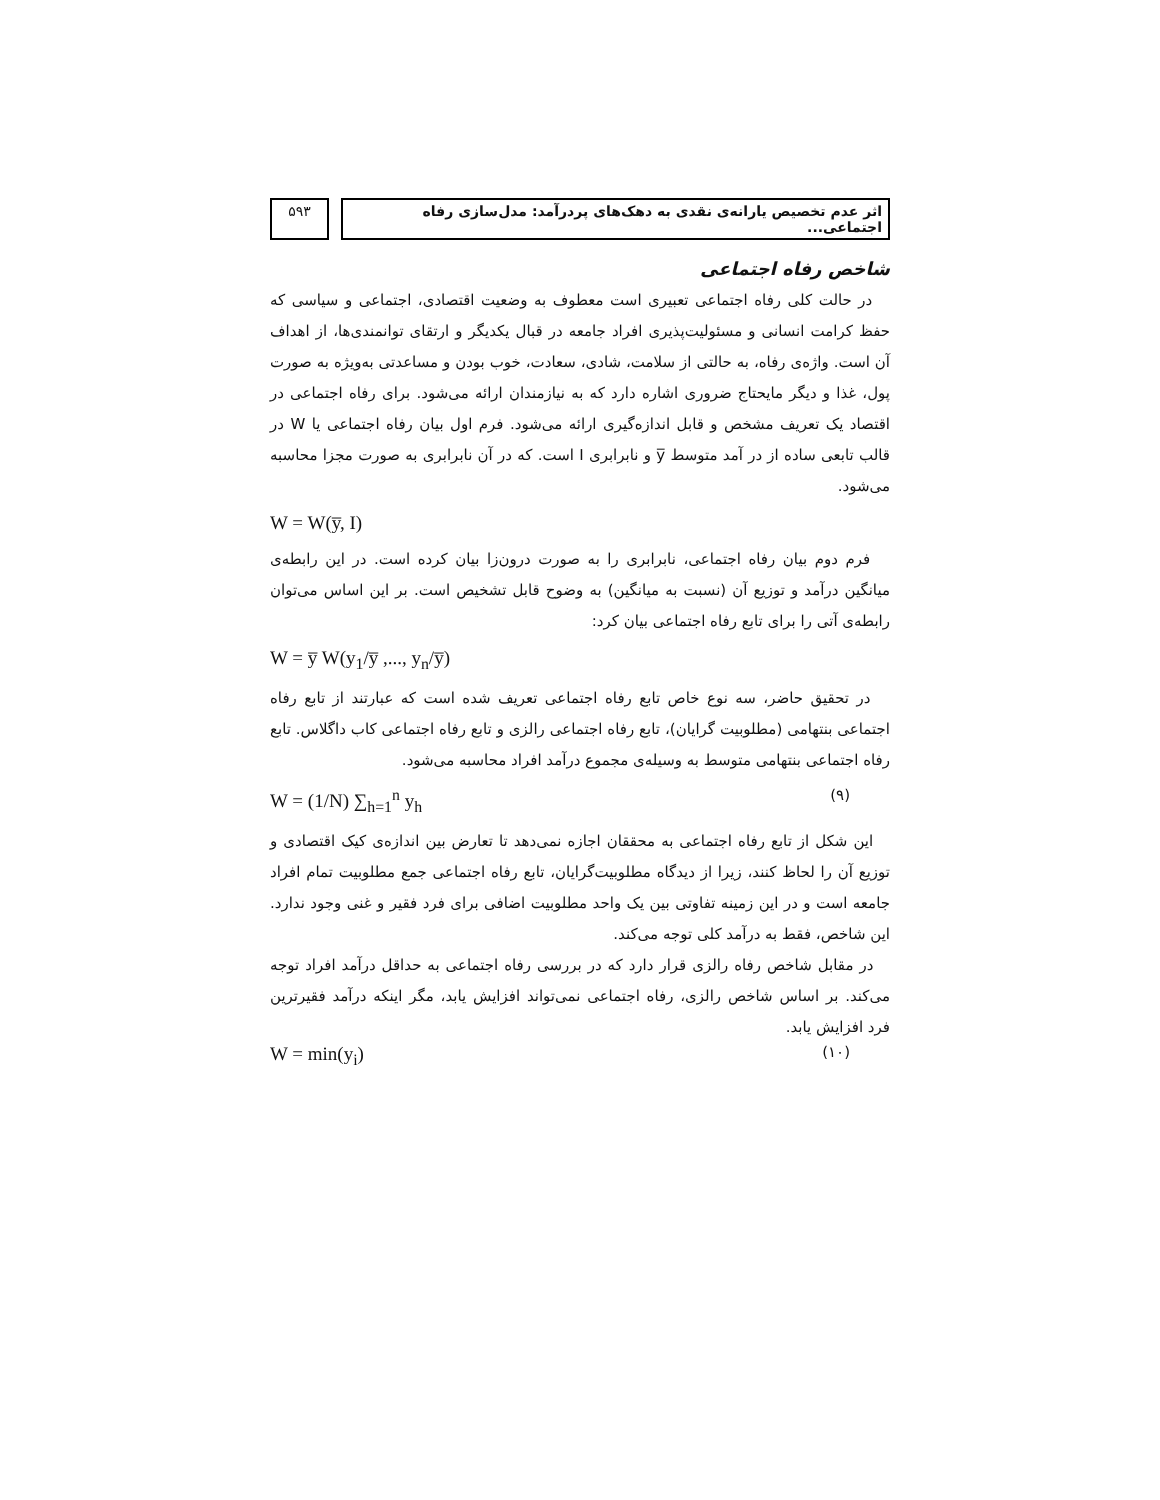اثر عدم تخصیص یارانه‌ی نقدی به دهک‌های پردرآمد: مدل‌سازی رفاه اجتماعی...
۵۹۳
شاخص رفاه اجتماعی
در حالت کلی رفاه اجتماعی تعبیری است معطوف به وضعیت اقتصادی، اجتماعی و سیاسی که حفظ کرامت انسانی و مسئولیت‌پذیری افراد جامعه در قبال یکدیگر و ارتقای توانمندی‌ها، از اهداف آن است. واژه‌ی رفاه، به حالتی از سلامت، شادی، سعادت، خوب بودن و مساعدتی به‌ویژه به صورت پول، غذا و دیگر مایحتاج ضروری اشاره دارد که به نیازمندان ارائه می‌شود. برای رفاه اجتماعی در اقتصاد یک تعریف مشخص و قابل اندازه‌گیری ارائه می‌شود. فرم اول بیان رفاه اجتماعی یا W در قالب تابعی ساده از در آمد متوسط y̅ و نابرابری I است. که در آن نابرابری به صورت مجزا محاسبه می‌شود.
W = W(y̅, I)
فرم دوم بیان رفاه اجتماعی، نابرابری را به صورت درون‌زا بیان کرده است. در این رابطه‌ی میانگین درآمد و توزیع آن (نسبت به میانگین) به وضوح قابل تشخیص است. بر این اساس می‌توان رابطه‌ی آتی را برای تابع رفاه اجتماعی بیان کرد:
W = y̅ W(y<sub>1</sub>/y̅ ,..., y<sub>n</sub>/y̅)
در تحقیق حاضر، سه نوع خاص تابع رفاه اجتماعی تعریف شده است که عبارتند از تابع رفاه اجتماعی بنتهامی (مطلوبیت گرایان)، تابع رفاه اجتماعی رالزی و تابع رفاه اجتماعی کاب داگلاس. تابع رفاه اجتماعی بنتهامی متوسط به وسیله‌ی مجموع درآمد افراد محاسبه می‌شود.
W = (1/N) ∑<sub>h=1</sub><sup>n</sup> y<sub>h</sub> (۹)
این شکل از تابع رفاه اجتماعی به محققان اجازه نمی‌دهد تا تعارض بین اندازه‌ی کیک اقتصادی و توزیع آن را لحاظ کنند، زیرا از دیدگاه مطلوبیت‌گرایان، تابع رفاه اجتماعی جمع مطلوبیت تمام افراد جامعه است و در این زمینه تفاوتی بین یک واحد مطلوبیت اضافی برای فرد فقیر و غنی وجود ندارد. این شاخص، فقط به درآمد کلی توجه می‌کند.
در مقابل شاخص رفاه رالزی قرار دارد که در بررسی رفاه اجتماعی به حداقل درآمد افراد توجه می‌کند. بر اساس شاخص رالزی، رفاه اجتماعی نمی‌تواند افزایش یابد، مگر اینکه درآمد فقیرترین فرد افزایش یابد.
W = min(y<sub>i</sub>) (۱۰)